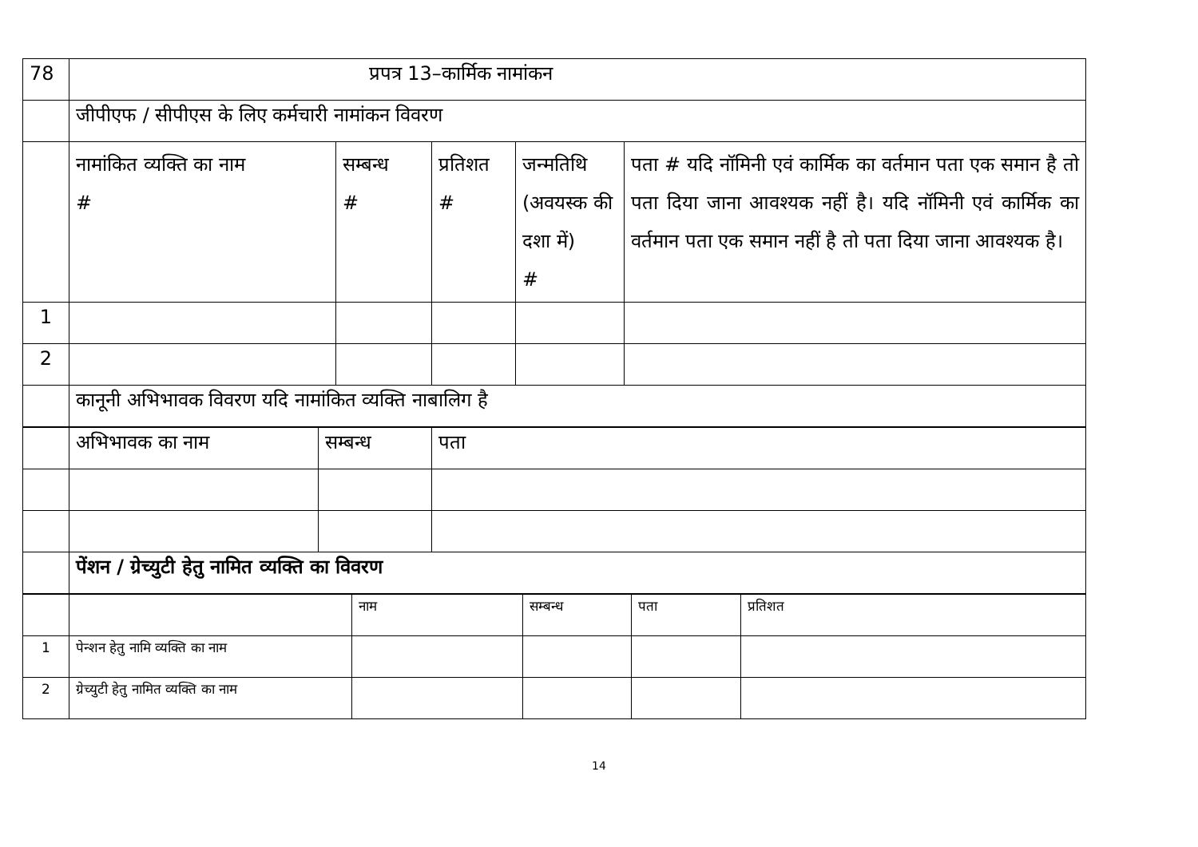| 78 | प्रपत्र 13–कार्मिक नामांकन | | | | |
| | जीपीएफ / सीपीएस के लिए कर्मचारी नामांकन विवरण | | | | |
| | नामांकित व्यक्ति का नाम # | सम्बन्ध # | प्रतिशत # | जन्मतिथि (अवयस्क की दशा में) # | पता # यदि नॉमिनी एवं कार्मिक का वर्तमान पता एक समान है तो पता दिया जाना आवश्यक नहीं है। यदि नॉमिनी एवं कार्मिक का वर्तमान पता एक समान नहीं है तो पता दिया जाना आवश्यक है। |
| 1 | | | | | |
| 2 | | | | | |
| | कानूनी अभिभावक विवरण यदि नामांकित व्यक्ति नाबालिग है | | | | |
| | अभिभावक का नाम | सम्बन्ध | पता |
| | पेंशन / ग्रेच्युटी हेतु नामित व्यक्ति का विवरण | | |
| | | नाम | सम्बन्ध | पता | प्रतिशत |
| 1 | पेन्शन हेतु नामि व्यक्ति का नाम | | | | |
| 2 | ग्रेच्युटी हेतु नामित व्यक्ति का नाम | | | | |
14